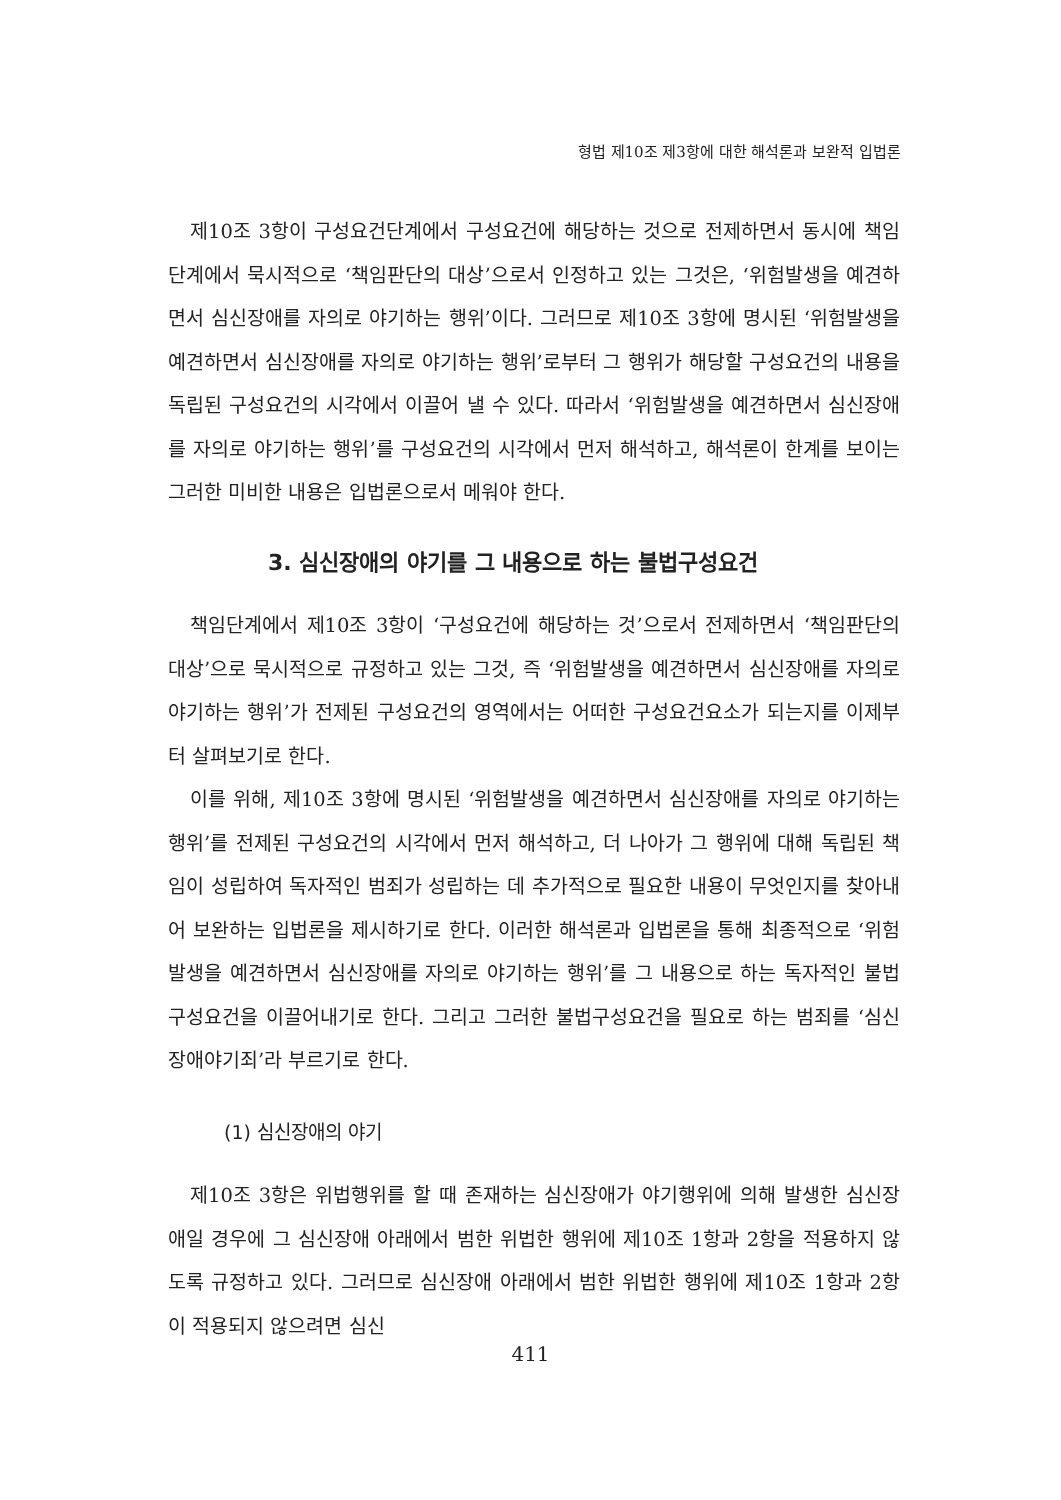형법 제10조 제3항에 대한 해석론과 보완적 입법론
제10조 3항이 구성요건단계에서 구성요건에 해당하는 것으로 전제하면서 동시에 책임단계에서 묵시적으로 ‘책임판단의 대상’으로서 인정하고 있는 그것은, ‘위험발생을 예견하면서 심신장애를 자의로 야기하는 행위’이다. 그러므로 제10조 3항에 명시된 ‘위험발생을 예견하면서 심신장애를 자의로 야기하는 행위’로부터 그 행위가 해당할 구성요건의 내용을 독립된 구성요건의 시각에서 이끌어 낼 수 있다. 따라서 ‘위험발생을 예견하면서 심신장애를 자의로 야기하는 행위’를 구성요건의 시각에서 먼저 해석하고, 해석론이 한계를 보이는 그러한 미비한 내용은 입법론으로서 메워야 한다.
3. 심신장애의 야기를 그 내용으로 하는 불법구성요건
책임단계에서 제10조 3항이 ‘구성요건에 해당하는 것’으로서 전제하면서 ‘책임판단의 대상’으로 묵시적으로 규정하고 있는 그것, 즉 ‘위험발생을 예견하면서 심신장애를 자의로 야기하는 행위’가 전제된 구성요건의 영역에서는 어떠한 구성요건요소가 되는지를 이제부터 살펴보기로 한다.
이를 위해, 제10조 3항에 명시된 ‘위험발생을 예견하면서 심신장애를 자의로 야기하는 행위’를 전제된 구성요건의 시각에서 먼저 해석하고, 더 나아가 그 행위에 대해 독립된 책임이 성립하여 독자적인 범죄가 성립하는 데 추가적으로 필요한 내용이 무엇인지를 찾아내어 보완하는 입법론을 제시하기로 한다. 이러한 해석론과 입법론을 통해 최종적으로 ‘위험발생을 예견하면서 심신장애를 자의로 야기하는 행위’를 그 내용으로 하는 독자적인 불법구성요건을 이끌어내기로 한다. 그리고 그러한 불법구성요건을 필요로 하는 범죄를 ‘심신장애야기죄’라 부르기로 한다.
(1) 심신장애의 야기
제10조 3항은 위법행위를 할 때 존재하는 심신장애가 야기행위에 의해 발생한 심신장애일 경우에 그 심신장애 아래에서 범한 위법한 행위에 제10조 1항과 2항을 적용하지 않도록 규정하고 있다. 그러므로 심신장애 아래에서 범한 위법한 행위에 제10조 1항과 2항이 적용되지 않으려면 심신
411